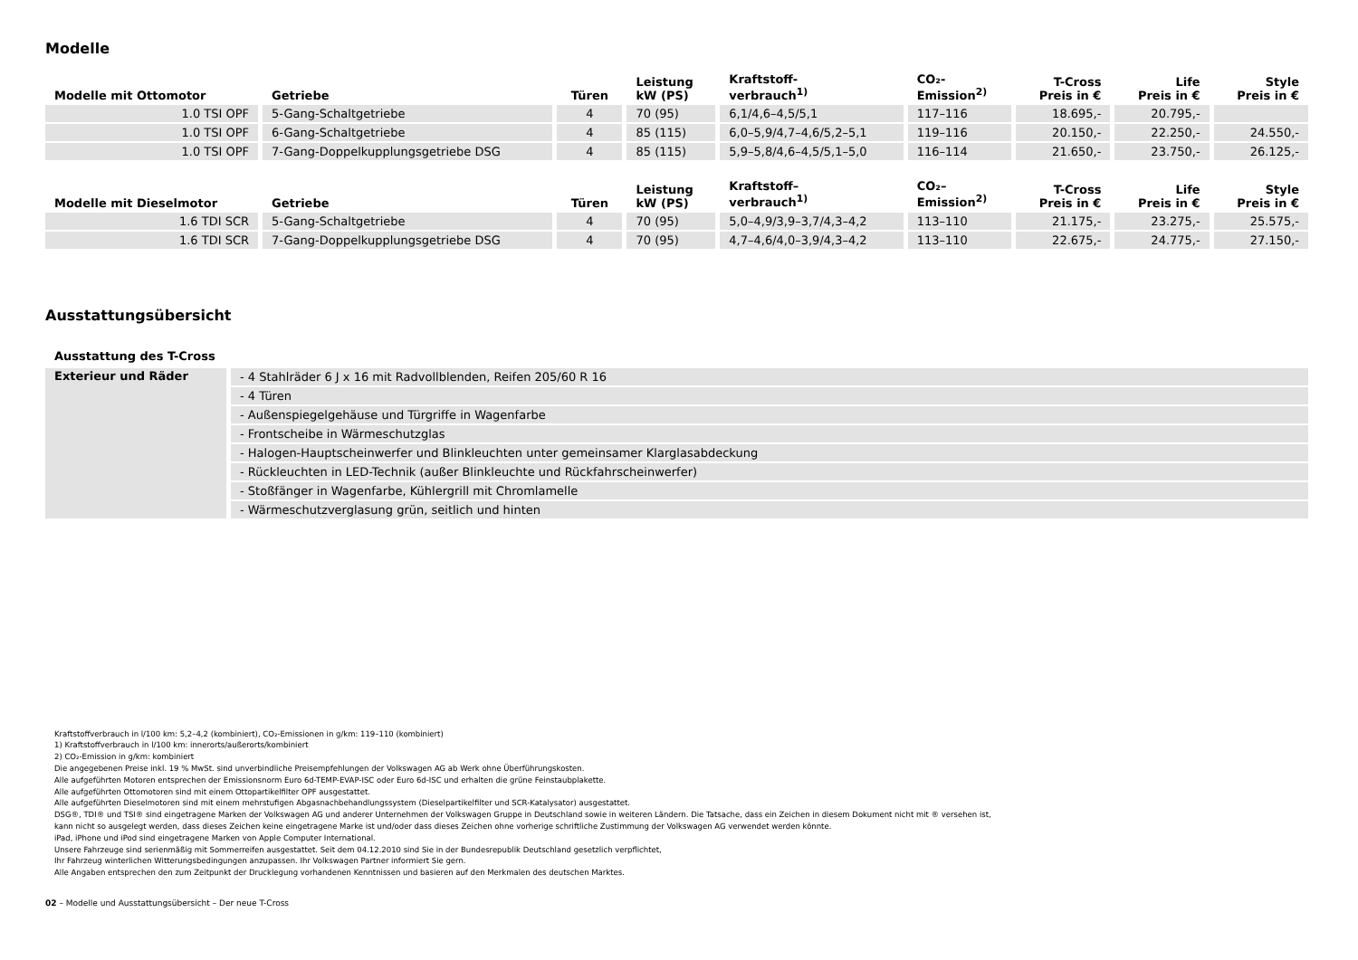Modelle
| Modelle mit Ottomotor | Getriebe | Türen | Leistung kW (PS) | Kraftstoff- verbrauch<sup>1)</sup> | CO₂- Emission<sup>2)</sup> | T-Cross Preis in € | Life Preis in € | Style Preis in € |
| --- | --- | --- | --- | --- | --- | --- | --- | --- |
| 1.0 TSI OPF | 5-Gang-Schaltgetriebe | 4 | 70 (95) | 6,1/4,6–4,5/5,1 | 117–116 | 18.695,- | 20.795,- | |
| 1.0 TSI OPF | 6-Gang-Schaltgetriebe | 4 | 85 (115) | 6,0–5,9/4,7–4,6/5,2–5,1 | 119–116 | 20.150,- | 22.250,- | 24.550,- |
| 1.0 TSI OPF | 7-Gang-Doppelkupplungsgetriebe DSG | 4 | 85 (115) | 5,9–5,8/4,6–4,5/5,1–5,0 | 116–114 | 21.650,- | 23.750,- | 26.125,- |
| Modelle mit Dieselmotor | Getriebe | Türen | Leistung kW (PS) | Kraftstoff– verbrauch<sup>1)</sup> | CO₂– Emission<sup>2)</sup> | T-Cross Preis in € | Life Preis in € | Style Preis in € |
| 1.6 TDI SCR | 5-Gang-Schaltgetriebe | 4 | 70 (95) | 5,0–4,9/3,9–3,7/4,3–4,2 | 113–110 | 21.175,- | 23.275,- | 25.575,- |
| 1.6 TDI SCR | 7-Gang-Doppelkupplungsgetriebe DSG | 4 | 70 (95) | 4,7–4,6/4,0–3,9/4,3–4,2 | 113–110 | 22.675,- | 24.775,- | 27.150,- |
Ausstattungsübersicht
Ausstattung des T-Cross
| Exterieur und Räder | - 4 Stahlräder 6 J x 16 mit Radvollblenden, Reifen 205/60 R 16 |
| | - 4 Türen |
| | - Außenspiegelgehäuse und Türgriffe in Wagenfarbe |
| | - Frontscheibe in Wärmeschutzglas |
| | - Halogen-Hauptscheinwerfer und Blinkleuchten unter gemeinsamer Klarglasabdeckung |
| | - Rückleuchten in LED-Technik (außer Blinkleuchte und Rückfahrscheinwerfer) |
| | - Stoßfänger in Wagenfarbe, Kühlergrill mit Chromlamelle |
| | - Wärmeschutzverglasung grün, seitlich und hinten |
Kraftstoffverbrauch in l/100 km: 5,2–4,2 (kombiniert), CO₂-Emissionen in g/km: 119–110 (kombiniert)
1) Kraftstoffverbrauch in l/100 km: innerorts/außerorts/kombiniert
2) CO₂-Emission in g/km: kombiniert
Die angegebenen Preise inkl. 19 % MwSt. sind unverbindliche Preisempfehlungen der Volkswagen AG ab Werk ohne Überführungskosten.
Alle aufgeführten Motoren entsprechen der Emissionsnorm Euro 6d-TEMP-EVAP-ISC oder Euro 6d-ISC und erhalten die grüne Feinstaubplakette.
Alle aufgeführten Ottomotoren sind mit einem Ottopartikelfilter OPF ausgestattet.
Alle aufgeführten Dieselmotoren sind mit einem mehrstufigen Abgasnachbehandlungssystem (Dieselpartikelfilter und SCR-Katalysator) ausgestattet.
DSG®, TDI® und TSI® sind eingetragene Marken der Volkswagen AG und anderer Unternehmen der Volkswagen Gruppe in Deutschland sowie in weiteren Ländern. Die Tatsache, dass ein Zeichen in diesem Dokument nicht mit ® versehen ist,
kann nicht so ausgelegt werden, dass dieses Zeichen keine eingetragene Marke ist und/oder dass dieses Zeichen ohne vorherige schriftliche Zustimmung der Volkswagen AG verwendet werden könnte.
iPad, iPhone und iPod sind eingetragene Marken von Apple Computer International.
Unsere Fahrzeuge sind serienmäßig mit Sommerreifen ausgestattet. Seit dem 04.12.2010 sind Sie in der Bundesrepublik Deutschland gesetzlich verpflichtet,
Ihr Fahrzeug winterlichen Witterungsbedingungen anzupassen. Ihr Volkswagen Partner informiert Sie gern.
Alle Angaben entsprechen den zum Zeitpunkt der Drucklegung vorhandenen Kenntnissen und basieren auf den Merkmalen des deutschen Marktes.
02 – Modelle und Ausstattungsübersicht – Der neue T-Cross